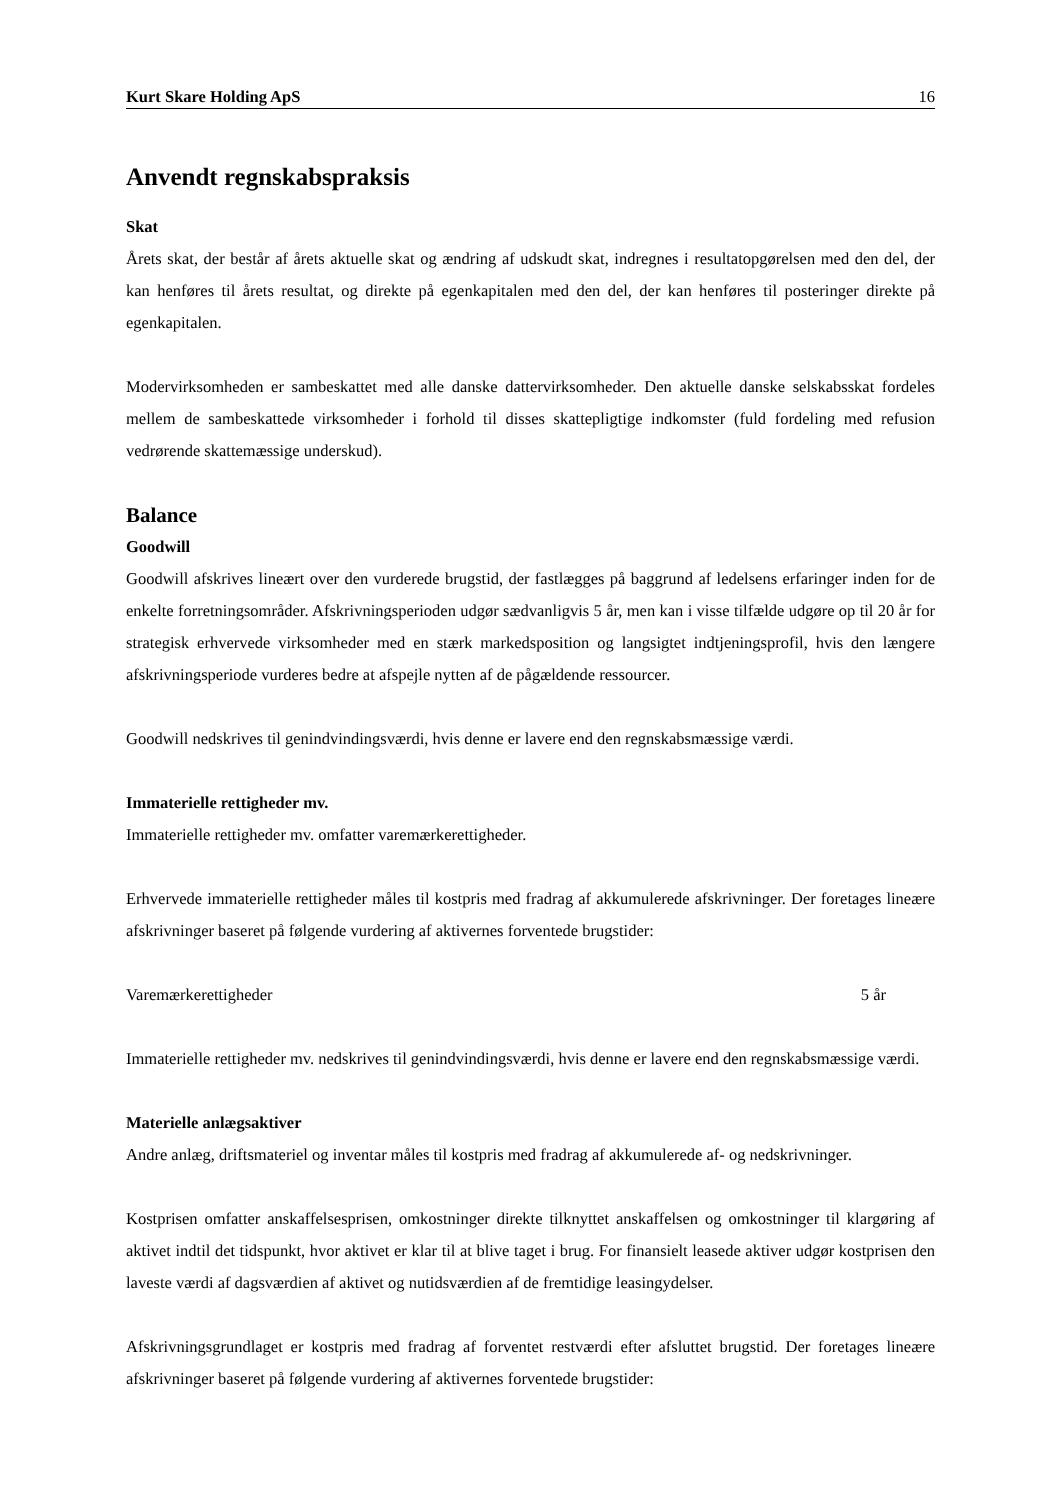Kurt Skare Holding ApS 16
Anvendt regnskabspraksis
Skat
Årets skat, der består af årets aktuelle skat og ændring af udskudt skat, indregnes i resultatopgørelsen med den del, der kan henføres til årets resultat, og direkte på egenkapitalen med den del, der kan henføres til posteringer direkte på egenkapitalen.
Modervirksomheden er sambeskattet med alle danske dattervirksomheder. Den aktuelle danske selskabsskat fordeles mellem de sambeskattede virksomheder i forhold til disses skattepligtige indkomster (fuld fordeling med refusion vedrørende skattemæssige underskud).
Balance
Goodwill
Goodwill afskrives lineært over den vurderede brugstid, der fastlægges på baggrund af ledelsens erfaringer inden for de enkelte forretningsområder. Afskrivningsperioden udgør sædvanligvis 5 år, men kan i visse tilfælde udgøre op til 20 år for strategisk erhvervede virksomheder med en stærk markedsposition og langsigtet indtjeningsprofil, hvis den længere afskrivningsperiode vurderes bedre at afspejle nytten af de pågældende ressourcer.
Goodwill nedskrives til genindvindingsværdi, hvis denne er lavere end den regnskabsmæssige værdi.
Immaterielle rettigheder mv.
Immaterielle rettigheder mv. omfatter varemærkerettigheder.
Erhvervede immaterielle rettigheder måles til kostpris med fradrag af akkumulerede afskrivninger. Der foretages lineære afskrivninger baseret på følgende vurdering af aktivernes forventede brugstider:
| Varemærkerettigheder | 5 år |
Immaterielle rettigheder mv. nedskrives til genindvindingsværdi, hvis denne er lavere end den regnskabsmæssige værdi.
Materielle anlægsaktiver
Andre anlæg, driftsmateriel og inventar måles til kostpris med fradrag af akkumulerede af- og nedskrivninger.
Kostprisen omfatter anskaffelsesprisen, omkostninger direkte tilknyttet anskaffelsen og omkostninger til klargøring af aktivet indtil det tidspunkt, hvor aktivet er klar til at blive taget i brug. For finansielt leasede aktiver udgør kostprisen den laveste værdi af dagsværdien af aktivet og nutidsværdien af de fremtidige leasingydelser.
Afskrivningsgrundlaget er kostpris med fradrag af forventet restværdi efter afsluttet brugstid. Der foretages lineære afskrivninger baseret på følgende vurdering af aktivernes forventede brugstider: